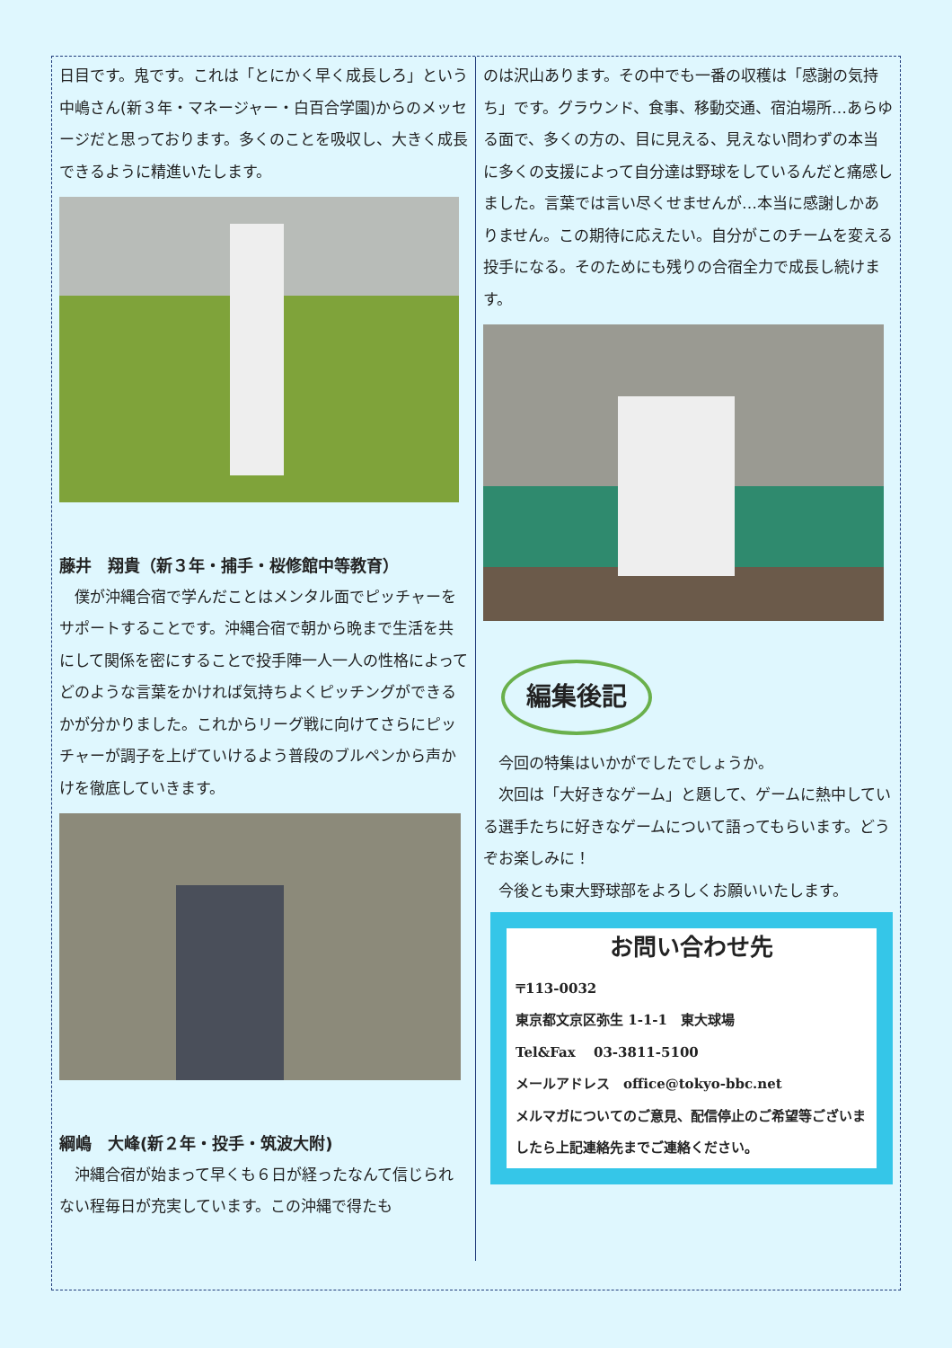日目です。鬼です。これは「とにかく早く成長しろ」という中嶋さん(新３年・マネージャー・白百合学園)からのメッセージだと思っております。多くのことを吸収し、大きく成長できるように精進いたします。
藤井　翔貴（新３年・捕手・桜修館中等教育）
　僕が沖縄合宿で学んだことはメンタル面でピッチャーをサポートすることです。沖縄合宿で朝から晩まで生活を共にして関係を密にすることで投手陣一人一人の性格によってどのような言葉をかければ気持ちよくピッチングができるかが分かりました。これからリーグ戦に向けてさらにピッチャーが調子を上げていけるよう普段のブルペンから声かけを徹底していきます。
綱嶋　大峰(新２年・投手・筑波大附)
　沖縄合宿が始まって早くも６日が経ったなんて信じられない程毎日が充実しています。この沖縄で得たも
のは沢山あります。その中でも一番の収穫は「感謝の気持ち」です。グラウンド、食事、移動交通、宿泊場所…あらゆる面で、多くの方の、目に見える、見えない問わずの本当に多くの支援によって自分達は野球をしているんだと痛感しました。言葉では言い尽くせませんが…本当に感謝しかありません。この期待に応えたい。自分がこのチームを変える投手になる。そのためにも残りの合宿全力で成長し続けます。
編集後記
　今回の特集はいかがでしたでしょうか。
　次回は「大好きなゲーム」と題して、ゲームに熱中している選手たちに好きなゲームについて語ってもらいます。どうぞお楽しみに！
　今後とも東大野球部をよろしくお願いいたします。
お問い合わせ先
〒113-0032
東京都文京区弥生 1-1-1　東大球場
Tel&Fax　 03-3811-5100
メールアドレス　office@tokyo-bbc.net
メルマガについてのご意見、配信停止のご希望等ございましたら上記連絡先までご連絡ください。